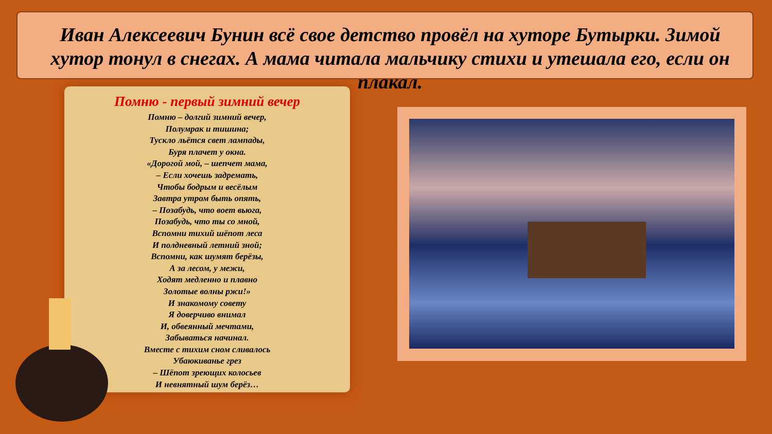Иван Алексеевич Бунин всё свое детство провёл на хуторе Бутырки. Зимой хутор тонул в снегах. А мама читала мальчику стихи и утешала его, если он плакал.
Помню - первый зимний вечер
Помню – долгий зимний вечер,
Полумрак и тишина;
Тускло льётся свет лампады,
Буря плачет у окна.
«Дорогой мой, – шепчет мама,
– Если хочешь задремать,
Чтобы бодрым и весёлым
Завтра утром быть опять,
– Позабудь, что воет вьюга,
Позабудь, что ты со мной,
Вспомни тихий шёпот леса
И полдневный летний зной;
Вспомни, как шумят берёзы,
А за лесом, у межи,
Ходят медленно и плавно
Золотые волны ржи!»
И знакомому совету
Я доверчиво внимал
И, обвеянный мечтами,
Забываться начинал.
Вместе с тихим сном сливалось
Убаюкиванье грез
– Шёпот зреющих колосьев
И невнятный шум берёз…